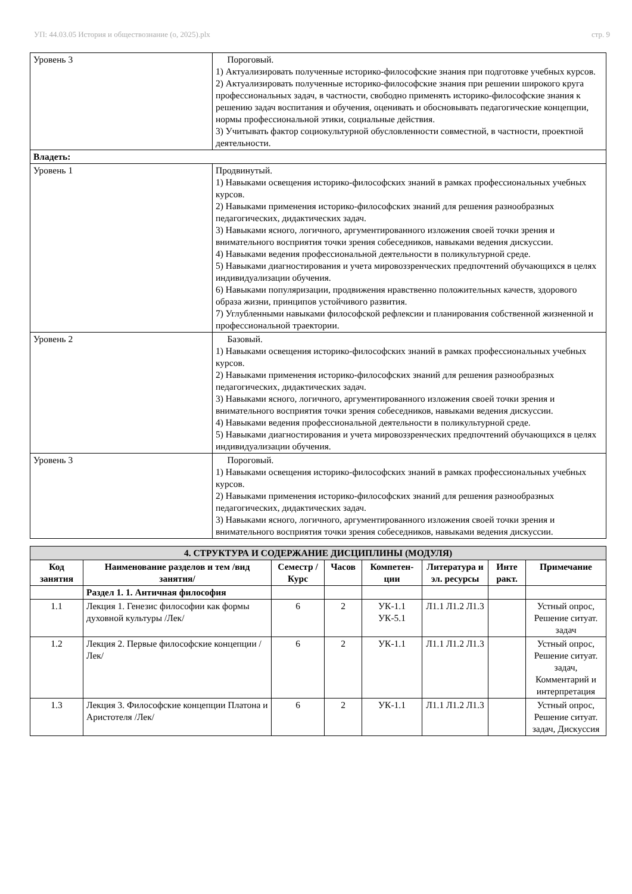УП: 44.03.05 История и обществознание (о, 2025).plx стр. 9
| Уровень 3 | Пороговый. 1) Актуализировать полученные историко-философские знания при подготовке учебных курсов. 2) Актуализировать полученные историко-философские знания при решении широкого круга профессиональных задач, в частности, свободно применять историко-философские знания к решению задач воспитания и обучения, оценивать и обосновывать педагогические концепции, нормы профессиональной этики, социальные действия. 3) Учитывать фактор социокультурной обусловленности совместной, в частности, проектной деятельности. |
| Владеть: | |
| Уровень 1 | Продвинутый. 1) Навыками освещения историко-философских знаний в рамках профессиональных учебных курсов. 2) Навыками применения историко-философских знаний для решения разнообразных педагогических, дидактических задач. 3) Навыками ясного, логичного, аргументированного изложения своей точки зрения и внимательного восприятия точки зрения собеседников, навыками ведения дискуссии. 4) Навыками ведения профессиональной деятельности в поликультурной среде. 5) Навыками диагностирования и учета мировоззренческих предпочтений обучающихся в целях индивидуализации обучения. 6) Навыками популяризации, продвижения нравственно положительных качеств, здорового образа жизни, принципов устойчивого развития. 7) Углубленными навыками философской рефлексии и планирования собственной жизненной и профессиональной траектории. |
| Уровень 2 | Базовый. 1) Навыками освещения историко-философских знаний в рамках профессиональных учебных курсов. 2) Навыками применения историко-философских знаний для решения разнообразных педагогических, дидактических задач. 3) Навыками ясного, логичного, аргументированного изложения своей точки зрения и внимательного восприятия точки зрения собеседников, навыками ведения дискуссии. 4) Навыками ведения профессиональной деятельности в поликультурной среде. 5) Навыками диагностирования и учета мировоззренческих предпочтений обучающихся в целях индивидуализации обучения. |
| Уровень 3 | Пороговый. 1) Навыками освещения историко-философских знаний в рамках профессиональных учебных курсов. 2) Навыками применения историко-философских знаний для решения разнообразных педагогических, дидактических задач. 3) Навыками ясного, логичного, аргументированного изложения своей точки зрения и внимательного восприятия точки зрения собеседников, навыками ведения дискуссии. |
| 4. СТРУКТУРА И СОДЕРЖАНИЕ ДИСЦИПЛИНЫ (МОДУЛЯ) | | | | | | | |
| --- | --- | --- | --- | --- | --- | --- | --- |
| Код занятия | Наименование разделов и тем /вид занятия/ | Семестр / Курс | Часов | Компетен-ции | Литература и эл. ресурсы | Инте ракт. | Примечание |
| | Раздел 1. 1. Античная философия | | | | | | |
| 1.1 | Лекция 1. Генезис философии как формы духовной культуры /Лек/ | 6 | 2 | УК-1.1 УК-5.1 | Л1.1 Л1.2 Л1.3 | | Устный опрос, Решение ситуат. задач |
| 1.2 | Лекция 2. Первые философские концепции /Лек/ | 6 | 2 | УК-1.1 | Л1.1 Л1.2 Л1.3 | | Устный опрос, Решение ситуат. задач, Комментарий и интерпретация |
| 1.3 | Лекция 3. Философские концепции Платона и Аристотеля /Лек/ | 6 | 2 | УК-1.1 | Л1.1 Л1.2 Л1.3 | | Устный опрос, Решение ситуат. задач, Дискуссия |